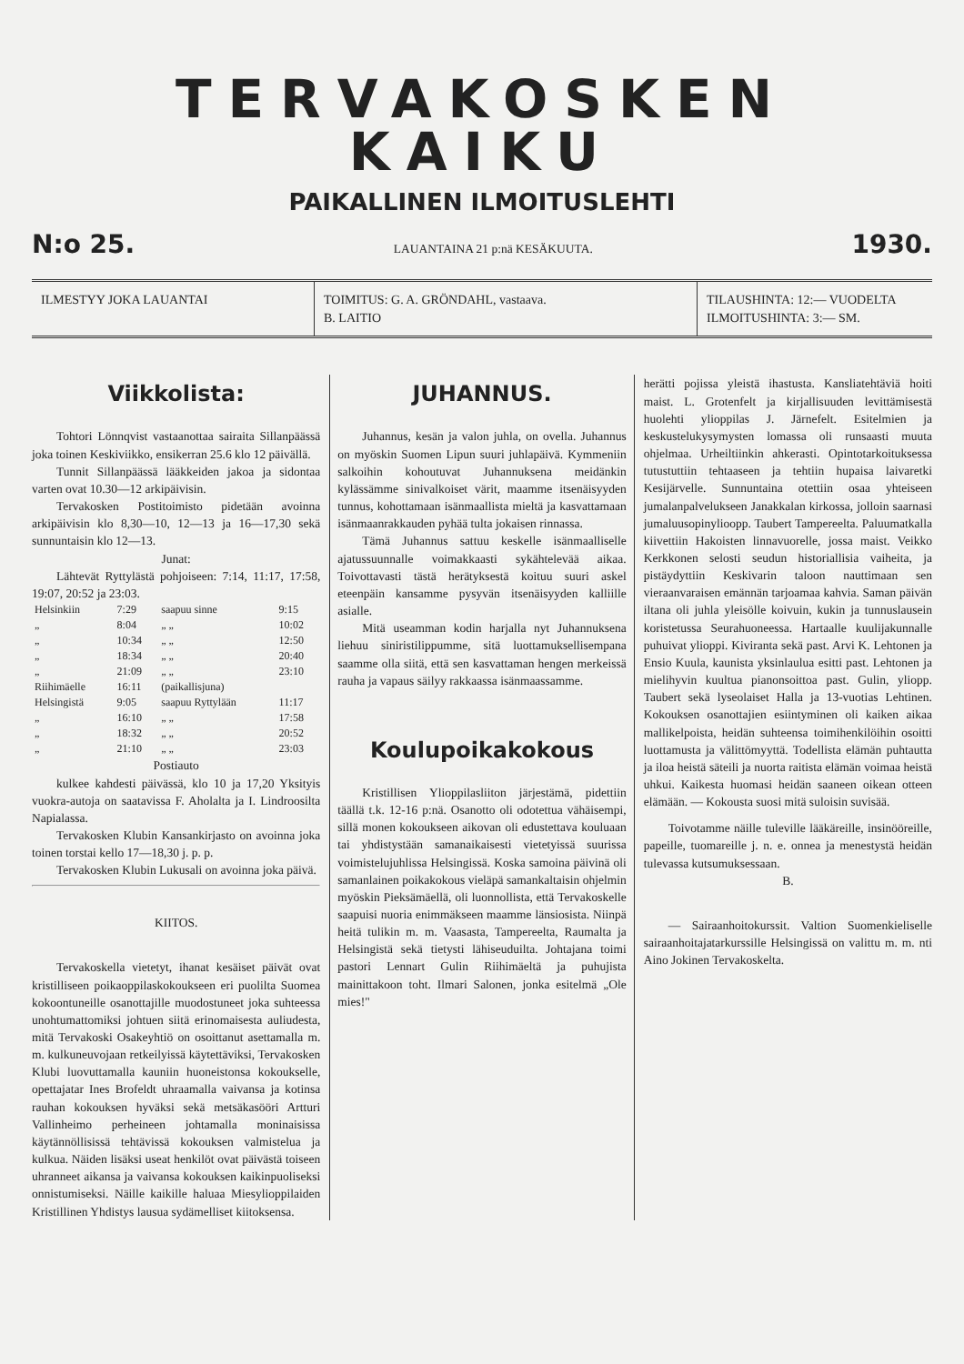TERVAKOSKEN KAIKU
PAIKALLINEN ILMOITUSLEHTI
N:o 25. LAUANTAINA 21 p:nä KESÄKUUTA. 1930.
ILMESTYY JOKA LAUANTAI TOIMITUS: G. A. GRÖNDAHL, vastaava.
B. LAITIO
TILAUSHINTA: 12:— VUODELTA
ILMOITUSHINTA: 3:— SM.
Viikkolista:
Tohtori Lönnqvist vastaanottaa sairaita Sillanpäässä joka toinen Keskiviikko, ensikerran 25.6 klo 12 päivällä.
Tunnit Sillanpäässä lääkkeiden jakoa ja sidontaa varten ovat 10.30—12 arkipäivisin.
Tervakosken Postitoimisto pidetään avoinna arkipäivisin klo 8,30—10, 12—13 ja 16—17,30 sekä sunnuntaisin klo 12—13.
Junat:
Lähtevät Ryttylästä pohjoiseen: 7:14, 11:17, 17:58, 19:07, 20:52 ja 23:03.
| Helsinkiin | 7:29 | saapuu sinne | 9:15 |
| „ | 8:04 | „ „ | 10:02 |
| „ | 10:34 | „ „ | 12:50 |
| „ | 18:34 | „ „ | 20:40 |
| „ | 21:09 | „ „ | 23:10 |
| Riihimäelle | 16:11 | (paikallisjuna) | |
| Helsingistä | 9:05 | saapuu Ryttylään | 11:17 |
| „ | 16:10 | „ „ | 17:58 |
| „ | 18:32 | „ „ | 20:52 |
| „ | 21:10 | „ „ | 23:03 |
Postiauto
kulkee kahdesti päivässä, klo 10 ja 17,20 Yksityis vuokra-autoja on saatavissa F. Aholalta ja I. Lindroosilta Napialassa.
Tervakosken Klubin Kansankirjasto on avoinna joka toinen torstai kello 17—18,30 j. p. p.
Tervakosken Klubin Lukusali on avoinna joka päivä.
KIITOS.
Tervakoskella vietetyt, ihanat kesäiset päivät ovat kristilliseen poikaoppilaskokoukseen eri puolilta Suomea kokoontuneille osanottajille muodostuneet joka suhteessa unohtumattomiksi johtuen siitä erinomaisesta auliudesta, mitä Tervakoski Osakeyhtiö on osoittanut asettamalla m. m. kulkuneuvojaan retkeilyissä käytettäviksi, Tervakosken Klubi luovuttamalla kauniin huoneistonsa kokoukselle, opettajatar Ines Brofeldt uhraamalla vaivansa ja kotinsa rauhan kokouksen hyväksi sekä metsäkasööri Artturi Vallinheimo perheineen johtamalla moninaisissa käytännöllisissä tehtävissä kokouksen valmistelua ja kulkua. Näiden lisäksi useat henkilöt ovat päivästä toiseen uhranneet aikansa ja vaivansa kokouksen kaikinpuoliseksi onnistumiseksi. Näille kaikille haluaa Miesylioppilaiden Kristillinen Yhdistys lausua sydämelliset kiitoksensa.
JUHANNUS.
Juhannus, kesän ja valon juhla, on ovella. Juhannus on myöskin Suomen Lipun suuri juhlapäivä. Kymmeniin salkoihin kohoutuvat Juhannuksena meidänkin kylässämme sinivalkoiset värit, maamme itsenäisyyden tunnus, kohottamaan isänmaallista mieltä ja kasvattamaan isänmaanrakkauden pyhää tulta jokaisen rinnassa.
Tämä Juhannus sattuu keskelle isänmaalliselle ajatussuunnalle voimakkaasti sykähtelevää aikaa. Toivottavasti tästä herätyksestä koituu suuri askel eteenpäin kansamme pysyvän itsenäisyyden kalliille asialle.
Mitä useamman kodin harjalla nyt Juhannuksena liehuu siniristilippumme, sitä luottamuksellisempana saamme olla siitä, että sen kasvattaman hengen merkeissä rauha ja vapaus säilyy rakkaassa isänmaassamme.
Koulupoikakokous
Kristillisen Ylioppilasliiton järjestämä, pidettiin täällä t.k. 12-16 p:nä. Osanotto oli odotettua vähäisempi, sillä monen kokoukseen aikovan oli edustettava kouluaan tai yhdistystään samanaikaisesti vietetyissä suurissa voimistelujuhlissa Helsingissä. Koska samoina päivinä oli samanlainen poikakokous vieläpä samankaltaisin ohjelmin myöskin Pieksämäellä, oli luonnollista, että Tervakoskelle saapuisi nuoria enimmäkseen maamme länsiosista. Niinpä heitä tulikin m. m. Vaasasta, Tampereelta, Raumalta ja Helsingistä sekä tietysti lähiseuduilta. Johtajana toimi pastori Lennart Gulin Riihimäeltä ja puhujista mainittakoon toht. Ilmari Salonen, jonka esitelmä „Ole mies!"
herätti pojissa yleistä ihastusta. Kansliatehtäviä hoiti maist. L. Grotenfelt ja kirjallisuuden levittämisestä huolehti ylioppilas J. Järnefelt. Esitelmien ja keskustelukysymysten lomassa oli runsaasti muuta ohjelmaa. Urheiltiinkin ahkerasti. Opintotarkoituksessa tutustuttiin tehtaaseen ja tehtiin hupaisa laivaretki Kesijärvelle. Sunnuntaina otettiin osaa yhteiseen jumalanpalvelukseen Janakkalan kirkossa, jolloin saarnasi jumaluusopinylioopp. Taubert Tampereelta. Paluumatkalla kiivettiin Hakoisten linnavuorelle, jossa maist. Veikko Kerkkonen selosti seudun historiallisia vaiheita, ja pistäydyttiin Keskivarin taloon nauttimaan sen vieraanvaraisen emännän tarjoamaa kahvia. Saman päivän iltana oli juhla yleisölle koivuin, kukin ja tunnuslausein koristetussa Seurahuoneessa. Hartaalle kuulijakunnalle puhuivat ylioppi. Kiviranta sekä past. Arvi K. Lehtonen ja Ensio Kuula, kaunista yksinlaulua esitti past. Lehtonen ja mielihyvin kuultua pianonsoittoa past. Gulin, yliopp. Taubert sekä lyseolaiset Halla ja 13-vuotias Lehtinen. Kokouksen osanottajien esiintyminen oli kaiken aikaa mallikelpoista, heidän suhteensa toimihenkilöihin osoitti luottamusta ja välittömyyttä. Todellista elämän puhtautta ja iloa heistä säteili ja nuorta raitista elämän voimaa heistä uhkui. Kaikesta huomasi heidän saaneen oikean otteen elämään. — Kokousta suosi mitä suloisin suvisää.
Toivotamme näille tuleville lääkäreille, insinööreille, papeille, tuomareille j. n. e. onnea ja menestystä heidän tulevassa kutsumuksessaan.
B.
— Sairaanhoitokurssit. Valtion Suomenkieliselle sairaanhoitajatarkurssille Helsingissä on valittu m. m. nti Aino Jokinen Tervakoskelta.